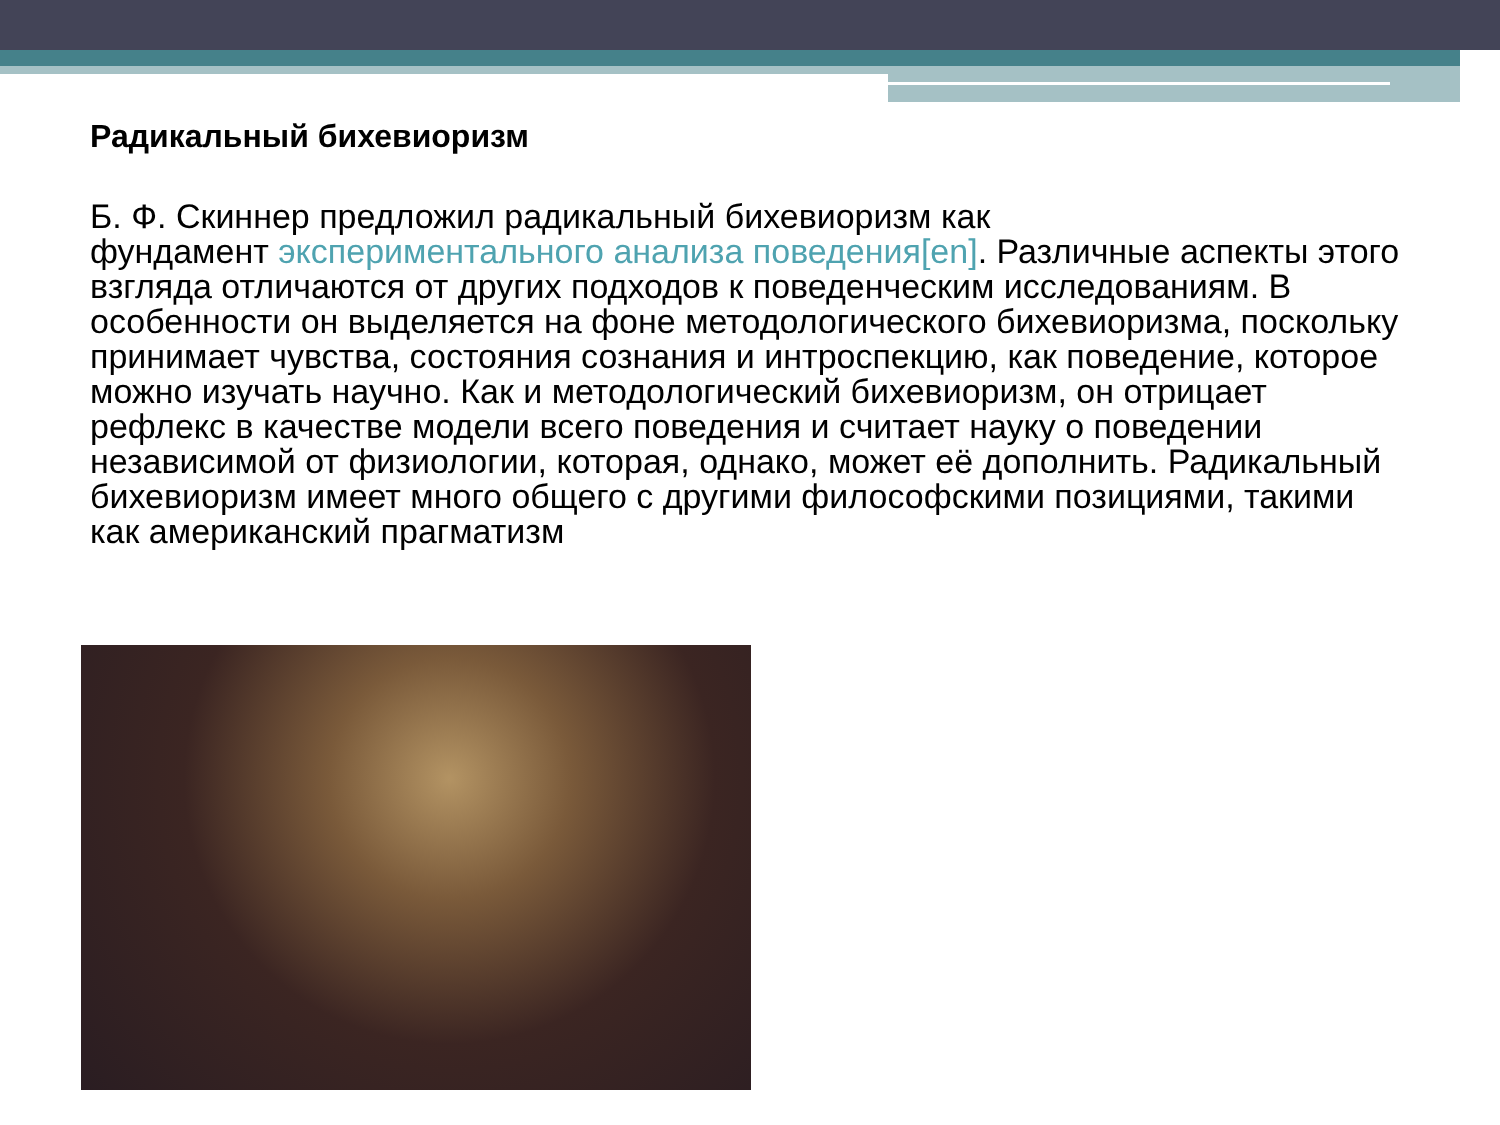Радикальный бихевиоризм
Б. Ф. Скиннер предложил радикальный бихевиоризм как
фундамент экспериментального анализа поведения[en]. Различные аспекты этого взгляда отличаются от других подходов к поведенческим исследованиям. В особенности он выделяется на фоне методологического бихевиоризма, поскольку принимает чувства, состояния сознания и интроспекцию, как поведение, которое можно изучать научно. Как и методологический бихевиоризм, он отрицает рефлекс в качестве модели всего поведения и считает науку о поведении независимой от физиологии, которая, однако, может её дополнить. Радикальный бихевиоризм имеет много общего с другими философскими позициями, такими как американский прагматизм